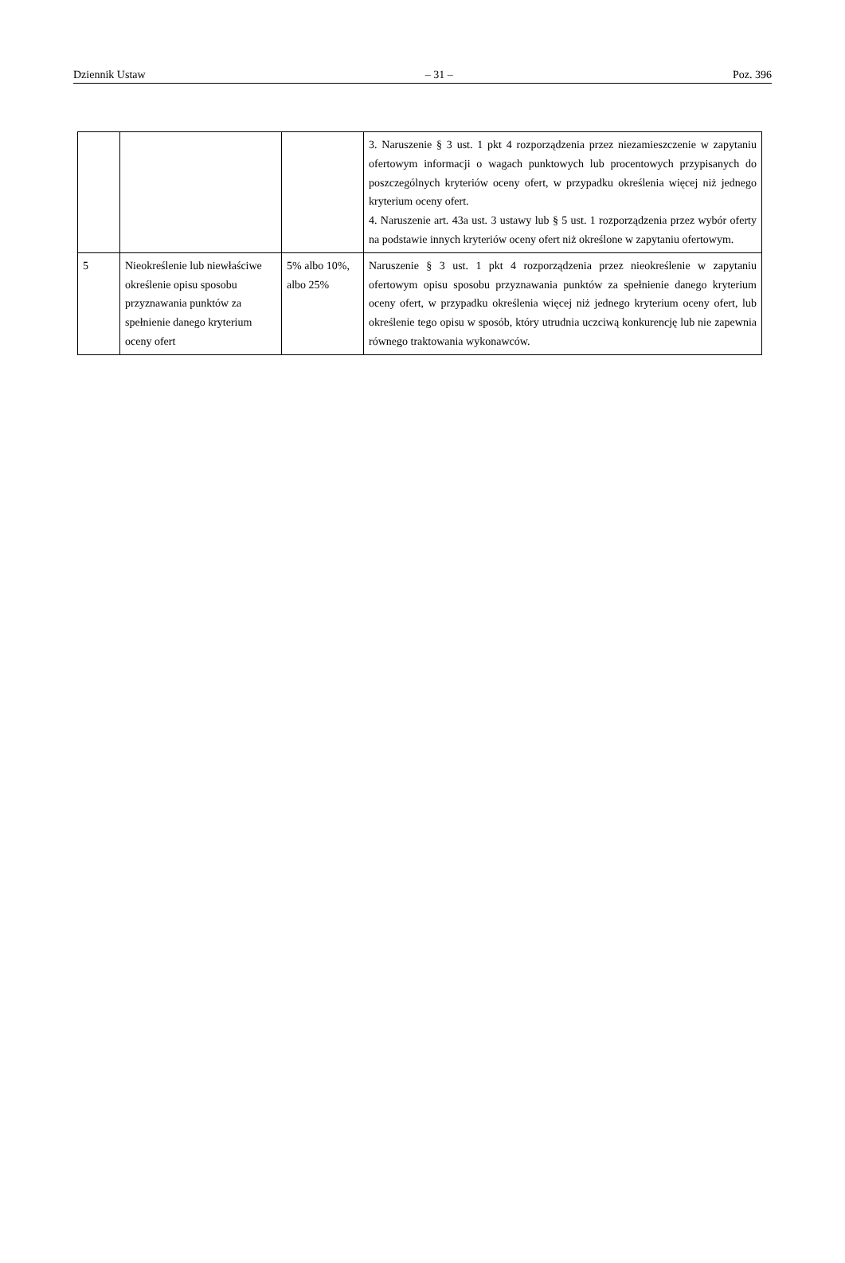Dziennik Ustaw – 31 – Poz. 396
| | | | 3. Naruszenie § 3 ust. 1 pkt 4 rozporządzenia przez niezamieszczenie w zapytaniu ofertowym informacji o wagach punktowych lub procentowych przypisanych do poszczególnych kryteriów oceny ofert, w przypadku określenia więcej niż jednego kryterium oceny ofert. 4. Naruszenie art. 43a ust. 3 ustawy lub § 5 ust. 1 rozporządzenia przez wybór oferty na podstawie innych kryteriów oceny ofert niż określone w zapytaniu ofertowym. |
| 5 | Nieokreślenie lub niewłaściwe określenie opisu sposobu przyznawania punktów za spełnienie danego kryterium oceny ofert | 5% albo 10%, albo 25% | Naruszenie § 3 ust. 1 pkt 4 rozporządzenia przez nieokreślenie w zapytaniu ofertowym opisu sposobu przyznawania punktów za spełnienie danego kryterium oceny ofert, w przypadku określenia więcej niż jednego kryterium oceny ofert, lub określenie tego opisu w sposób, który utrudnia uczciwą konkurencję lub nie zapewnia równego traktowania wykonawców. |